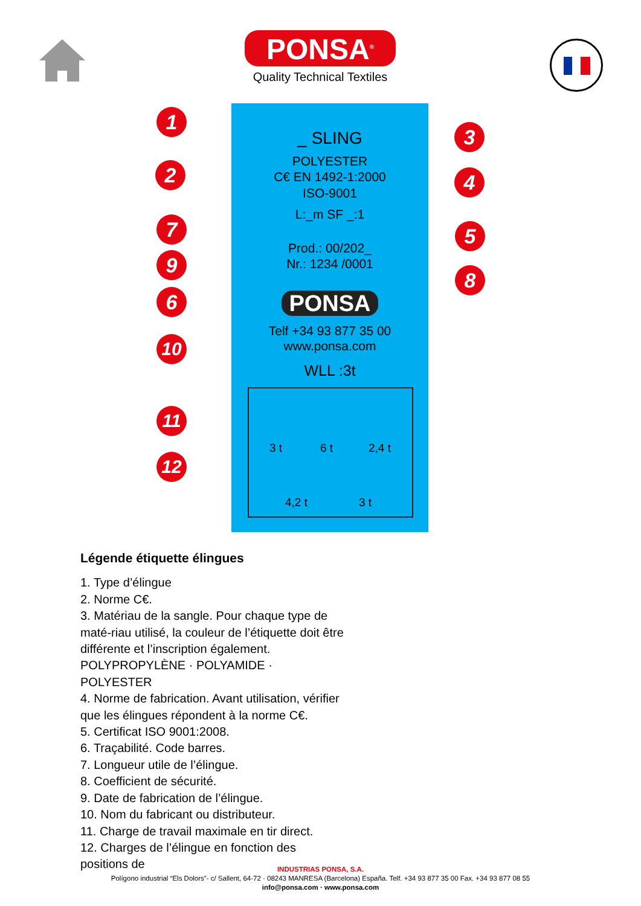PONSA<sup>®</sup>
Quality Technical Textiles
_ SLING
POLYESTER
C€ EN 1492-1:2000
ISO-9001
L:_m SF _:1
Prod.: 00/202_
Nr.: 1234 /0001
PONSA
Telf +34 93 877 35 00
www.ponsa.com
WLL :3t
3 t 6 t 2,4 t
4,2 t 3 t
1
2
3
4
5
6
7
8
9
10
11
12
Légende étiquette élingues
1. Type d’élingue
2. Norme C€.
3. Matériau de la sangle. Pour chaque type de maté-riau utilisé, la couleur de l’étiquette doit être différente et l’inscription également.
POLYPROPYLÈNE · POLYAMIDE · POLYESTER
4. Norme de fabrication. Avant utilisation, vérifier que les élingues répondent à la norme C€.
5. Certificat ISO 9001:2008.
6. Traçabilité. Code barres.
7. Longueur utile de l’élingue.
8. Coefficient de sécurité.
9. Date de fabrication de l’élingue.
10. Nom du fabricant ou distributeur.
11. Charge de travail maximale en tir direct.
12. Charges de l’élingue en fonction des positions de
INDUSTRIAS PONSA, S.A.
Polígono industrial “Els Dolors”- c/ Sallent, 64-72 · 08243 MANRESA (Barcelona) España. Telf. +34 93 877 35 00 Fax. +34 93 877 08 55
info@ponsa.com · www.ponsa.com